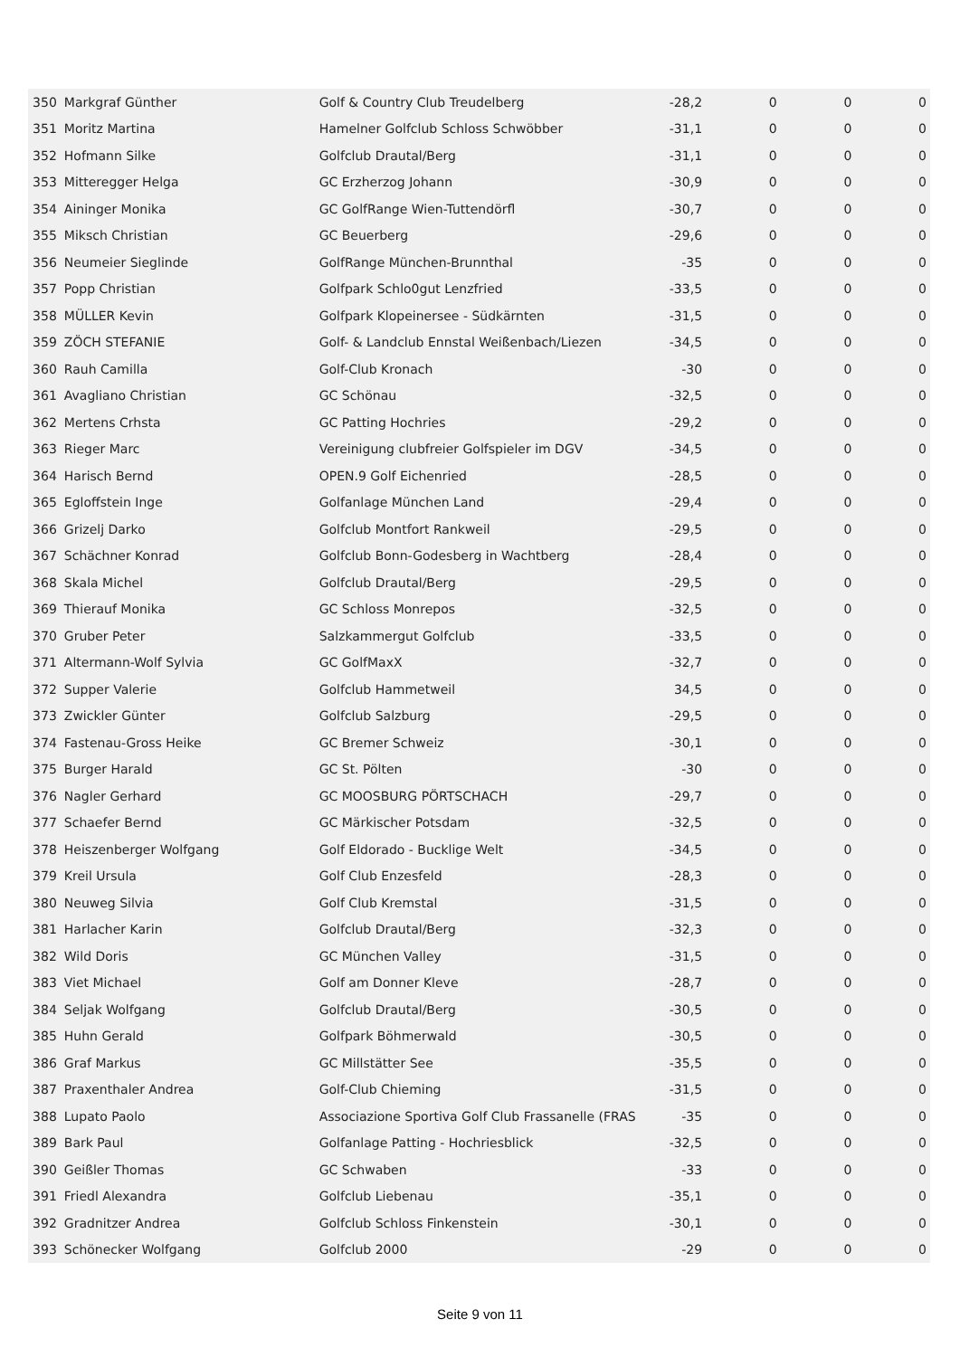| 350 | Markgraf Günther | Golf & Country Club Treudelberg | -28,2 | 0 | 0 | 0 |
| 351 | Moritz Martina | Hamelner Golfclub Schloss Schwöbber | -31,1 | 0 | 0 | 0 |
| 352 | Hofmann Silke | Golfclub Drautal/Berg | -31,1 | 0 | 0 | 0 |
| 353 | Mitteregger Helga | GC Erzherzog Johann | -30,9 | 0 | 0 | 0 |
| 354 | Aininger Monika | GC GolfRange Wien-Tuttendörfl | -30,7 | 0 | 0 | 0 |
| 355 | Miksch Christian | GC Beuerberg | -29,6 | 0 | 0 | 0 |
| 356 | Neumeier Sieglinde | GolfRange München-Brunnthal | -35 | 0 | 0 | 0 |
| 357 | Popp Christian | Golfpark Schlo0gut Lenzfried | -33,5 | 0 | 0 | 0 |
| 358 | MÜLLER Kevin | Golfpark Klopeinersee - Südkärnten | -31,5 | 0 | 0 | 0 |
| 359 | ZÖCH STEFANIE | Golf- & Landclub Ennstal Weißenbach/Liezen | -34,5 | 0 | 0 | 0 |
| 360 | Rauh Camilla | Golf-Club Kronach | -30 | 0 | 0 | 0 |
| 361 | Avagliano Christian | GC Schönau | -32,5 | 0 | 0 | 0 |
| 362 | Mertens Crhsta | GC Patting Hochries | -29,2 | 0 | 0 | 0 |
| 363 | Rieger Marc | Vereinigung clubfreier Golfspieler im DGV | -34,5 | 0 | 0 | 0 |
| 364 | Harisch Bernd | OPEN.9 Golf Eichenried | -28,5 | 0 | 0 | 0 |
| 365 | Egloffstein Inge | Golfanlage München Land | -29,4 | 0 | 0 | 0 |
| 366 | Grizelj Darko | Golfclub Montfort Rankweil | -29,5 | 0 | 0 | 0 |
| 367 | Schächner Konrad | Golfclub Bonn-Godesberg in Wachtberg | -28,4 | 0 | 0 | 0 |
| 368 | Skala Michel | Golfclub Drautal/Berg | -29,5 | 0 | 0 | 0 |
| 369 | Thierauf Monika | GC Schloss Monrepos | -32,5 | 0 | 0 | 0 |
| 370 | Gruber Peter | Salzkammergut Golfclub | -33,5 | 0 | 0 | 0 |
| 371 | Altermann-Wolf Sylvia | GC GolfMaxX | -32,7 | 0 | 0 | 0 |
| 372 | Supper Valerie | Golfclub Hammetweil | 34,5 | 0 | 0 | 0 |
| 373 | Zwickler Günter | Golfclub Salzburg | -29,5 | 0 | 0 | 0 |
| 374 | Fastenau-Gross Heike | GC Bremer Schweiz | -30,1 | 0 | 0 | 0 |
| 375 | Burger Harald | GC St. Pölten | -30 | 0 | 0 | 0 |
| 376 | Nagler Gerhard | GC MOOSBURG PÖRTSCHACH | -29,7 | 0 | 0 | 0 |
| 377 | Schaefer Bernd | GC Märkischer Potsdam | -32,5 | 0 | 0 | 0 |
| 378 | Heiszenberger Wolfgang | Golf Eldorado - Bucklige Welt | -34,5 | 0 | 0 | 0 |
| 379 | Kreil Ursula | Golf Club Enzesfeld | -28,3 | 0 | 0 | 0 |
| 380 | Neuweg Silvia | Golf Club Kremstal | -31,5 | 0 | 0 | 0 |
| 381 | Harlacher Karin | Golfclub Drautal/Berg | -32,3 | 0 | 0 | 0 |
| 382 | Wild Doris | GC München Valley | -31,5 | 0 | 0 | 0 |
| 383 | Viet Michael | Golf am Donner Kleve | -28,7 | 0 | 0 | 0 |
| 384 | Seljak Wolfgang | Golfclub Drautal/Berg | -30,5 | 0 | 0 | 0 |
| 385 | Huhn Gerald | Golfpark Böhmerwald | -30,5 | 0 | 0 | 0 |
| 386 | Graf Markus | GC Millstätter See | -35,5 | 0 | 0 | 0 |
| 387 | Praxenthaler Andrea | Golf-Club Chieming | -31,5 | 0 | 0 | 0 |
| 388 | Lupato Paolo | Associazione Sportiva Golf Club Frassanelle (FRAS | -35 | 0 | 0 | 0 |
| 389 | Bark Paul | Golfanlage Patting - Hochriesblick | -32,5 | 0 | 0 | 0 |
| 390 | Geißler Thomas | GC Schwaben | -33 | 0 | 0 | 0 |
| 391 | Friedl Alexandra | Golfclub Liebenau | -35,1 | 0 | 0 | 0 |
| 392 | Gradnitzer Andrea | Golfclub Schloss Finkenstein | -30,1 | 0 | 0 | 0 |
| 393 | Schönecker Wolfgang | Golfclub 2000 | -29 | 0 | 0 | 0 |
Seite 9 von 11